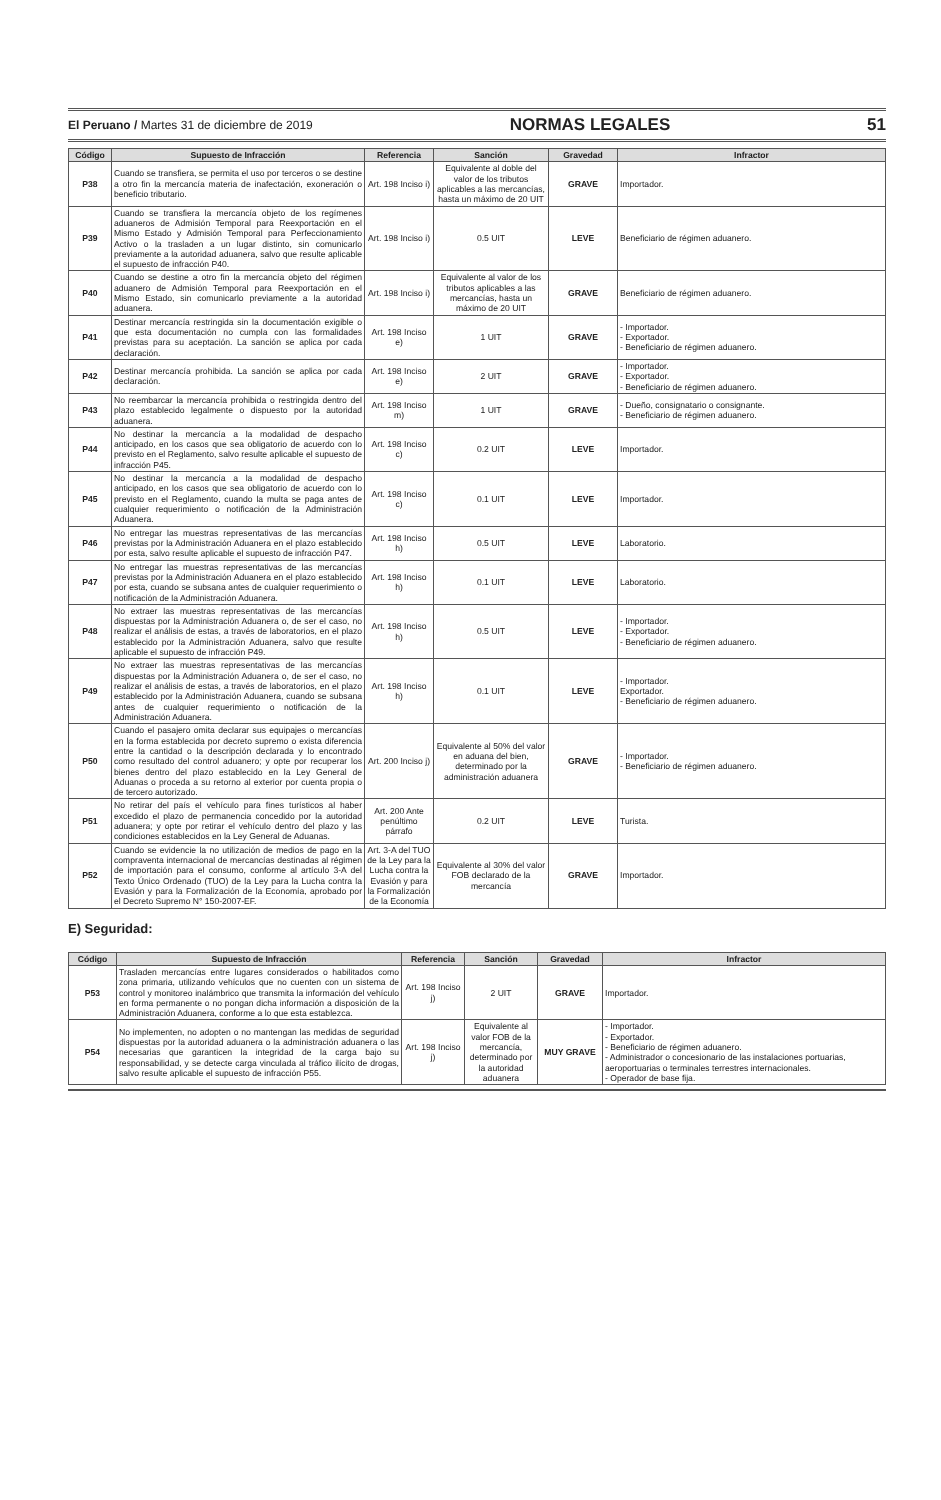El Peruano / Martes 31 de diciembre de 2019 NORMAS LEGALES 51
| Código | Supuesto de Infracción | Referencia | Sanción | Gravedad | Infractor |
| --- | --- | --- | --- | --- | --- |
| P38 | Cuando se transfiera, se permita el uso por terceros o se destine a otro fin la mercancía materia de inafectación, exoneración o beneficio tributario. | Art. 198 Inciso i) | Equivalente al doble del valor de los tributos aplicables a las mercancías, hasta un máximo de 20 UIT | GRAVE | Importador. |
| P39 | Cuando se transfiera la mercancía objeto de los regímenes aduaneros de Admisión Temporal para Reexportación en el Mismo Estado y Admisión Temporal para Perfeccionamiento Activo o la trasladen a un lugar distinto, sin comunicarlo previamente a la autoridad aduanera, salvo que resulte aplicable el supuesto de infracción P40. | Art. 198 Inciso i) | 0.5 UIT | LEVE | Beneficiario de régimen aduanero. |
| P40 | Cuando se destine a otro fin la mercancía objeto del régimen aduanero de Admisión Temporal para Reexportación en el Mismo Estado, sin comunicarlo previamente a la autoridad aduanera. | Art. 198 Inciso i) | Equivalente al valor de los tributos aplicables a las mercancías, hasta un máximo de 20 UIT | GRAVE | Beneficiario de régimen aduanero. |
| P41 | Destinar mercancía restringida sin la documentación exigible o que esta documentación no cumpla con las formalidades previstas para su aceptación. La sanción se aplica por cada declaración. | Art. 198 Inciso e) | 1 UIT | GRAVE | - Importador. - Exportador. - Beneficiario de régimen aduanero. |
| P42 | Destinar mercancía prohibida. La sanción se aplica por cada declaración. | Art. 198 Inciso e) | 2 UIT | GRAVE | - Importador. - Exportador. - Beneficiario de régimen aduanero. |
| P43 | No reembarcar la mercancía prohibida o restringida dentro del plazo establecido legalmente o dispuesto por la autoridad aduanera. | Art. 198 Inciso m) | 1 UIT | GRAVE | - Dueño, consignatario o consignante. - Beneficiario de régimen aduanero. |
| P44 | No destinar la mercancía a la modalidad de despacho anticipado, en los casos que sea obligatorio de acuerdo con lo previsto en el Reglamento, salvo resulte aplicable el supuesto de infracción P45. | Art. 198 Inciso c) | 0.2 UIT | LEVE | Importador. |
| P45 | No destinar la mercancía a la modalidad de despacho anticipado, en los casos que sea obligatorio de acuerdo con lo previsto en el Reglamento, cuando la multa se paga antes de cualquier requerimiento o notificación de la Administración Aduanera. | Art. 198 Inciso c) | 0.1 UIT | LEVE | Importador. |
| P46 | No entregar las muestras representativas de las mercancías previstas por la Administración Aduanera en el plazo establecido por esta, salvo resulte aplicable el supuesto de infracción P47. | Art. 198 Inciso h) | 0.5 UIT | LEVE | Laboratorio. |
| P47 | No entregar las muestras representativas de las mercancías previstas por la Administración Aduanera en el plazo establecido por esta, cuando se subsana antes de cualquier requerimiento o notificación de la Administración Aduanera. | Art. 198 Inciso h) | 0.1 UIT | LEVE | Laboratorio. |
| P48 | No extraer las muestras representativas de las mercancías dispuestas por la Administración Aduanera o, de ser el caso, no realizar el análisis de estas, a través de laboratorios, en el plazo establecido por la Administración Aduanera, salvo que resulte aplicable el supuesto de infracción P49. | Art. 198 Inciso h) | 0.5 UIT | LEVE | - Importador. - Exportador. - Beneficiario de régimen aduanero. |
| P49 | No extraer las muestras representativas de las mercancías dispuestas por la Administración Aduanera o, de ser el caso, no realizar el análisis de estas, a través de laboratorios, en el plazo establecido por la Administración Aduanera, cuando se subsana antes de cualquier requerimiento o notificación de la Administración Aduanera. | Art. 198 Inciso h) | 0.1 UIT | LEVE | - Importador. Exportador. - Beneficiario de régimen aduanero. |
| P50 | Cuando el pasajero omita declarar sus equipajes o mercancías en la forma establecida por decreto supremo o exista diferencia entre la cantidad o la descripción declarada y lo encontrado como resultado del control aduanero; y opte por recuperar los bienes dentro del plazo establecido en la Ley General de Aduanas o proceda a su retorno al exterior por cuenta propia o de tercero autorizado. | Art. 200 Inciso j) | Equivalente al 50% del valor en aduana del bien, determinado por la administración aduanera | GRAVE | - Importador. - Beneficiario de régimen aduanero. |
| P51 | No retirar del país el vehículo para fines turísticos al haber excedido el plazo de permanencia concedido por la autoridad aduanera; y opte por retirar el vehículo dentro del plazo y las condiciones establecidos en la Ley General de Aduanas. | Art. 200 Ante penúltimo párrafo | 0.2 UIT | LEVE | Turista. |
| P52 | Cuando se evidencie la no utilización de medios de pago en la compraventa internacional de mercancías destinadas al régimen de importación para el consumo, conforme al artículo 3-A del Texto Único Ordenado (TUO) de la Ley para la Lucha contra la Evasión y para la Formalización de la Economía, aprobado por el Decreto Supremo N° 150-2007-EF. | Art. 3-A del TUO de la Ley para la Lucha contra la Evasión y para la Formalización de la Economía | Equivalente al 30% del valor FOB declarado de la mercancía | GRAVE | Importador. |
E) Seguridad:
| Código | Supuesto de Infracción | Referencia | Sanción | Gravedad | Infractor |
| --- | --- | --- | --- | --- | --- |
| P53 | Trasladen mercancías entre lugares considerados o habilitados como zona primaria, utilizando vehículos que no cuenten con un sistema de control y monitoreo inalámbrico que transmita la información del vehículo en forma permanente o no pongan dicha información a disposición de la Administración Aduanera, conforme a lo que esta establezca. | Art. 198 Inciso j) | 2 UIT | GRAVE | Importador. |
| P54 | No implementen, no adopten o no mantengan las medidas de seguridad dispuestas por la autoridad aduanera o la administración aduanera o las necesarias que garanticen la integridad de la carga bajo su responsabilidad, y se detecte carga vinculada al tráfico ilícito de drogas, salvo resulte aplicable el supuesto de infracción P55. | Art. 198 Inciso j) | Equivalente al valor FOB de la mercancía, determinado por la autoridad aduanera | MUY GRAVE | - Importador. - Exportador. - Beneficiario de régimen aduanero. - Administrador o concesionario de las instalaciones portuarias, aeroportuarias o terminales terrestres internacionales. - Operador de base fija. |